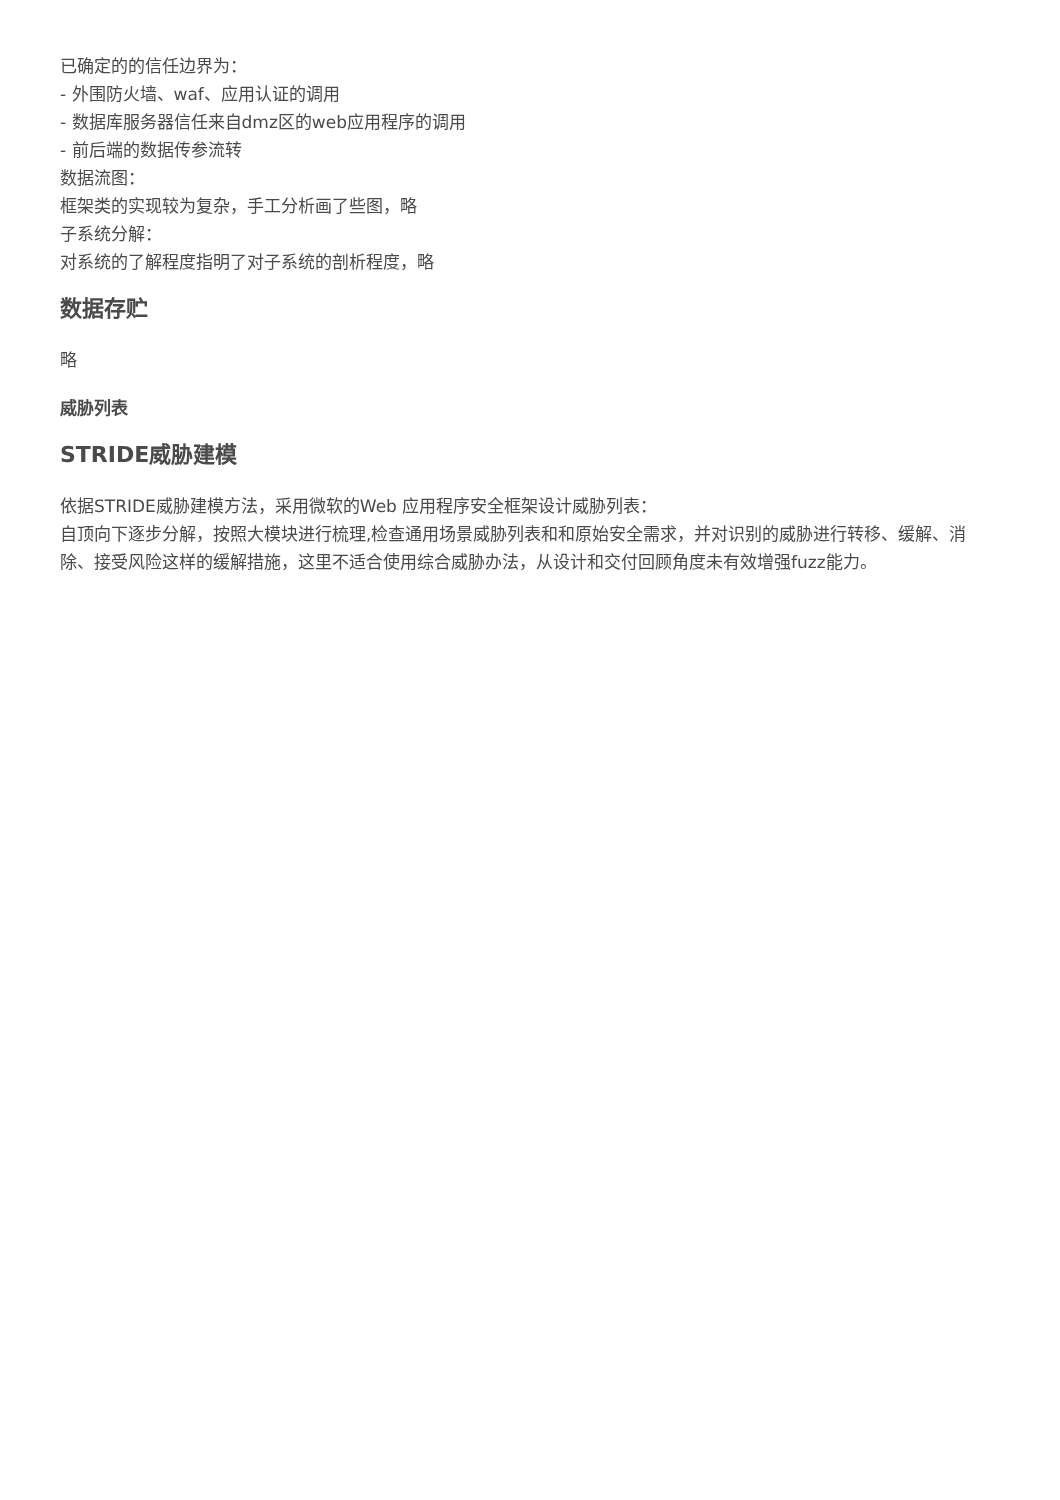已确定的的信任边界为：
- 外围防火墙、waf、应用认证的调用
- 数据库服务器信任来自dmz区的web应用程序的调用
- 前后端的数据传参流转
数据流图：
框架类的实现较为复杂，手工分析画了些图，略
子系统分解：
对系统的了解程度指明了对子系统的剖析程度，略
数据存贮
略
威胁列表
STRIDE威胁建模
依据STRIDE威胁建模方法，采用微软的Web 应用程序安全框架设计威胁列表：
自顶向下逐步分解，按照大模块进行梳理,检查通用场景威胁列表和和原始安全需求，并对识别的威胁进行转移、缓解、消除、接受风险这样的缓解措施，这里不适合使用综合威胁办法，从设计和交付回顾角度未有效增强fuzz能力。